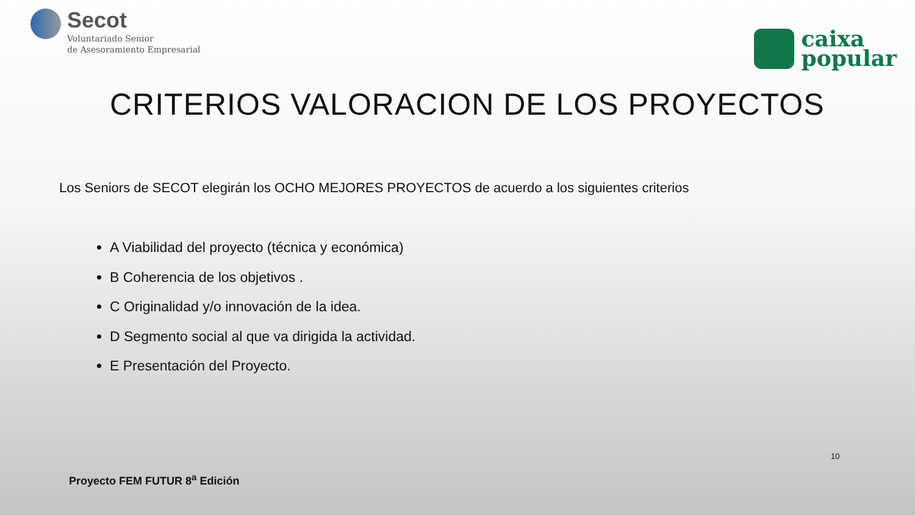Secot
Voluntariado Senior
de Asesoramiento Empresarial
caixa
popular
CRITERIOS VALORACION DE LOS PROYECTOS
Los Seniors de SECOT elegirán los OCHO MEJORES PROYECTOS de acuerdo a los siguientes criterios
A Viabilidad del proyecto (técnica y económica)
B Coherencia de los objetivos .
C Originalidad y/o innovación de la idea.
D Segmento social al que va dirigida la actividad.
E Presentación del Proyecto.
10
Proyecto FEM FUTUR 8<sup>a</sup> Edición